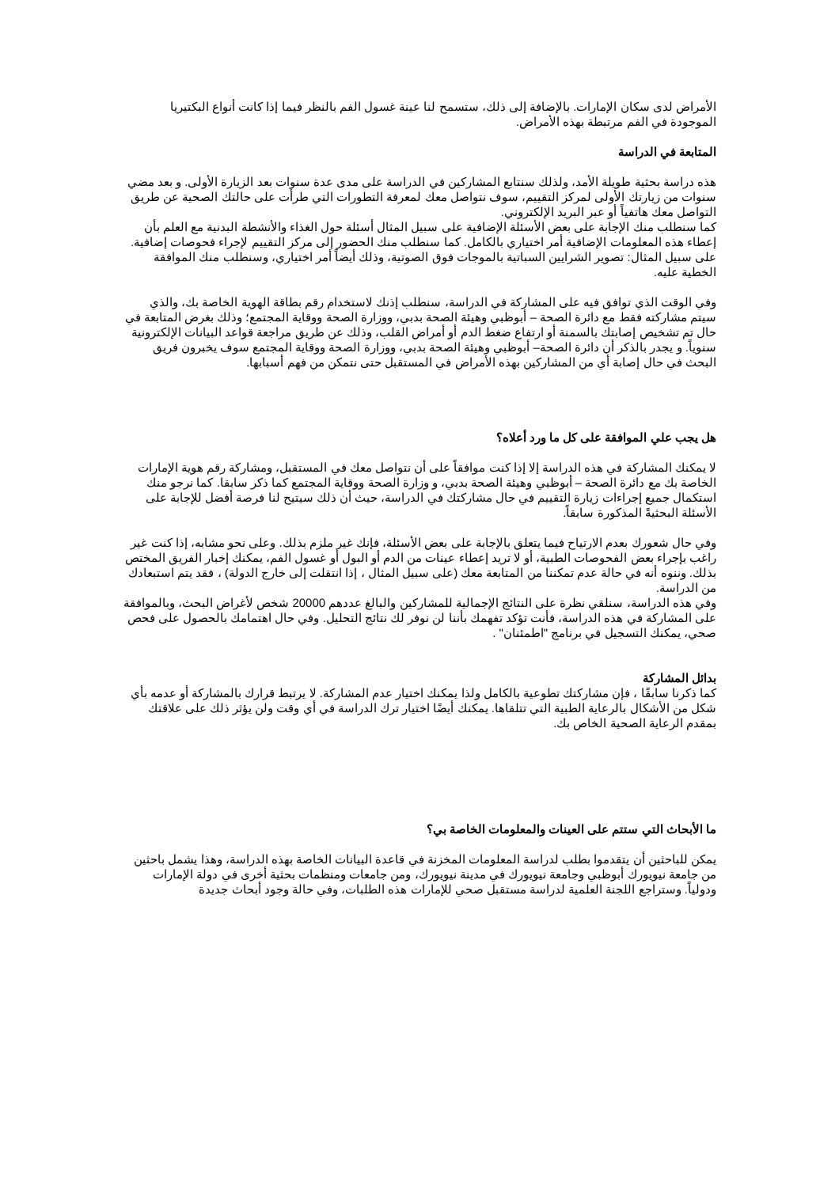الأمراض لدى سكان الإمارات. بالإضافة إلى ذلك، ستسمح لنا عينة غسول الفم بالنظر فيما إذا كانت أنواع البكتيريا الموجودة في الفم مرتبطة بهذه الأمراض.
المتابعة في الدراسة
هذه دراسة بحثية طويلة الأمد، ولذلك سنتابع المشاركين في الدراسة على مدى عدة سنوات بعد الزيارة الأولى. و بعد مضي سنوات من زيارتك الأولى لمركز التقييم، سوف نتواصل معك لمعرفة التطورات التي طرأت على حالتك الصحية عن طريق التواصل معك هاتفياً أو عبر البريد الإلكتروني.
كما سنطلب منك الإجابة على بعض الأسئلة الإضافية على سبيل المثال أسئلة حول الغذاء والأنشطة البدنية مع العلم بأن إعطاء هذه المعلومات الإضافية أمر اختياري بالكامل. كما سنطلب منك الحضور إلى مركز التقييم لإجراء فحوصات إضافية. على سبيل المثال: تصوير الشرايين السباتية بالموجات فوق الصوتية، وذلك أيضاً أمر اختياري، وسنطلب منك الموافقة الخطية عليه.
وفي الوقت الذي توافق فيه على المشاركة في الدراسة، سنطلب إذنك لاستخدام رقم بطاقة الهوية الخاصة بك، والذي سيتم مشاركته فقط مع دائرة الصحة – أبوظبي وهيئة الصحة بدبي، ووزارة الصحة ووقاية المجتمع؛ وذلك بغرض المتابعة في حال تم تشخيص إصابتك بالسمنة أو ارتفاع ضغط الدم أو أمراض القلب، وذلك عن طريق مراجعة قواعد البيانات الإلكترونية سنوياً. و يجدر بالذكر أن دائرة الصحة– أبوظبي وهيئة الصحة بدبي، ووزارة الصحة ووقاية المجتمع سوف يخبرون فريق البحث في حال إصابة أي من المشاركين بهذه الأمراض في المستقبل حتى نتمكن من فهم أسبابها.
هل يجب علي الموافقة على كل ما ورد أعلاه؟
لا يمكنك المشاركة في هذه الدراسة إلا إذا كنت موافقاً على أن نتواصل معك في المستقبل، ومشاركة رقم هوية الإمارات الخاصة بك مع دائرة الصحة – أبوظبي وهيئة الصحة بدبي، و وزارة الصحة ووقاية المجتمع كما ذكر سابقا. كما نرجو منك استكمال جميع إجراءات زيارة التقييم في حال مشاركتك في الدراسة، حيث أن ذلك سيتيح لنا فرصة أفضل للإجابة على الأسئلة البحثيةً المذكورة سابقاً.
وفي حال شعورك بعدم الارتياح فيما يتعلق بالإجابة على بعض الأسئلة، فإنك غير ملزم بذلك. وعلى نحو مشابه، إذا كنت غير راغب بإجراء بعض الفحوصات الطبية، أو لا تريد إعطاء عينات من الدم أو البول أو غسول الفم، يمكنك إخبار الفريق المختص بذلك. وننوه أنه في حالة عدم تمكننا من المتابعة معك (على سبيل المثال ، إذا انتقلت إلى خارج الدولة) ، فقد يتم استبعادك من الدراسة.
وفي هذه الدراسة، سنلقي نظرة على النتائج الإجمالية للمشاركين والبالغ عددهم 20000 شخص لأغراض البحث، وبالموافقة على المشاركة في هذه الدراسة، فأنت تؤكد تفهمك بأننا لن نوفر لك نتائج التحليل. وفي حال اهتمامك بالحصول على فحص صحي، يمكنك التسجيل في برنامج "اطمئنان" .
بدائل المشاركة
كما ذكرنا سابقًا ، فإن مشاركتك تطوعية بالكامل ولذا يمكنك اختيار عدم المشاركة. لا يرتبط قرارك بالمشاركة أو عدمه بأي شكل من الأشكال بالرعاية الطبية التي تتلقاها. يمكنك أيضًا اختيار ترك الدراسة في أي وقت ولن يؤثر ذلك على علاقتك بمقدم الرعاية الصحية الخاص بك.
ما الأبحاث التي ستتم على العينات والمعلومات الخاصة بي؟
يمكن للباحثين أن يتقدموا بطلب لدراسة المعلومات المخزنة في قاعدة البيانات الخاصة بهذه الدراسة، وهذا يشمل باحثين من جامعة نيويورك أبوظبي وجامعة نيويورك في مدينة نيويورك، ومن جامعات ومنظمات بحثية أخرى في دولة الإمارات ودولياً. وستراجع اللجنة العلمية لدراسة مستقبل صحي للإمارات هذه الطلبات، وفي حالة وجود أبحاث جديدة